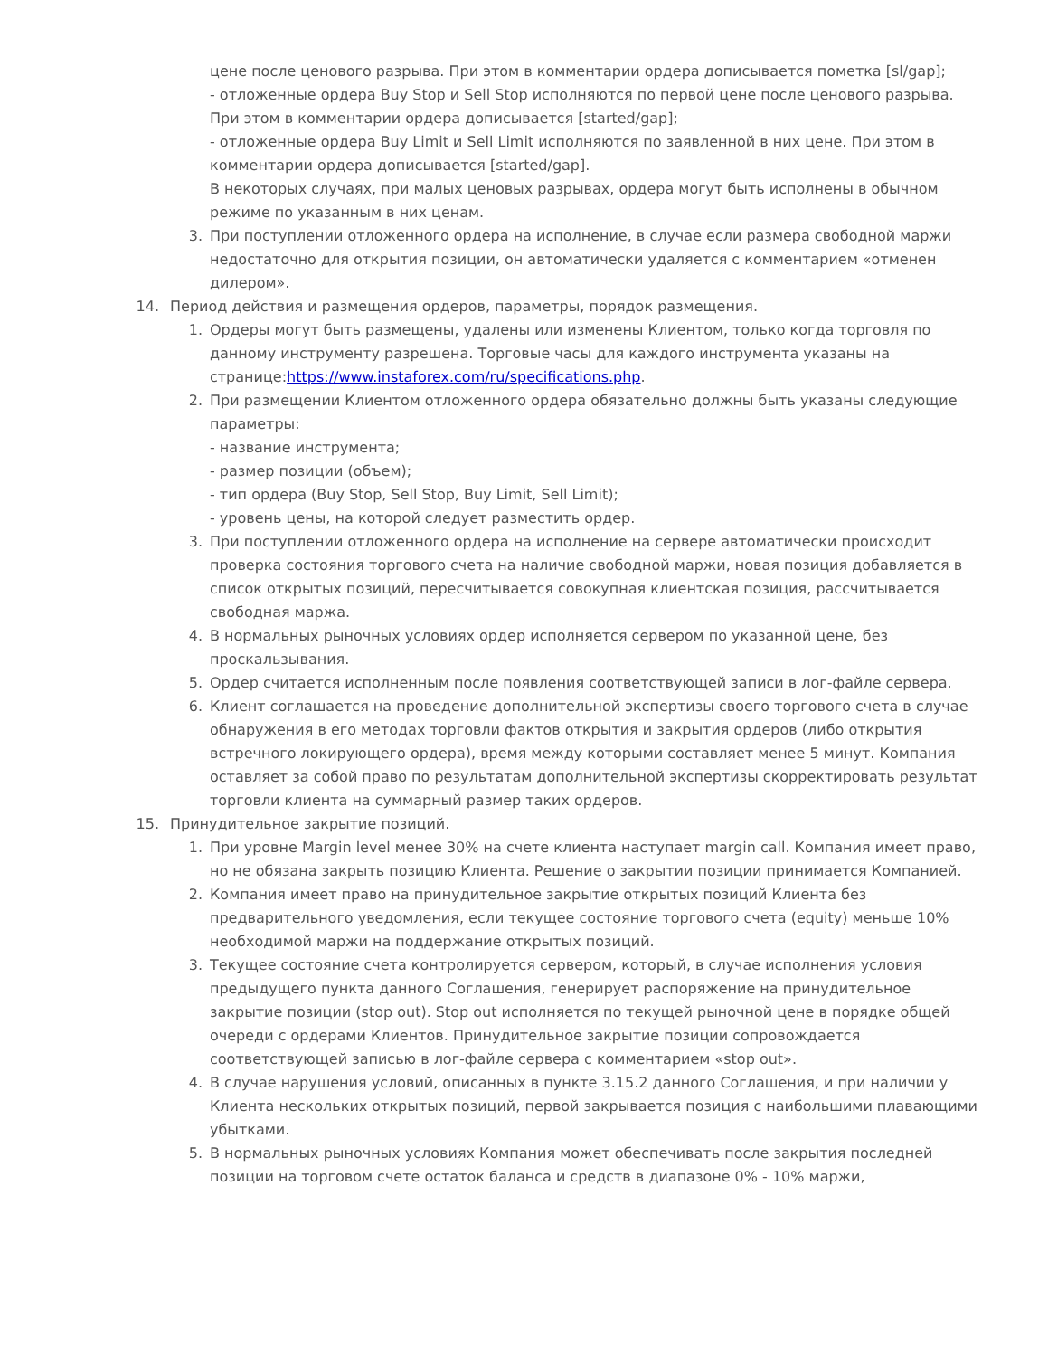цене после ценового разрыва. При этом в комментарии ордера дописывается пометка [sl/gap];
- отложенные ордера Buy Stop и Sell Stop исполняются по первой цене после ценового разрыва. При этом в комментарии ордера дописывается [started/gap];
- отложенные ордера Buy Limit и Sell Limit исполняются по заявленной в них цене. При этом в комментарии ордера дописывается [started/gap].
В некоторых случаях, при малых ценовых разрывах, ордера могут быть исполнены в обычном режиме по указанным в них ценам.
3. При поступлении отложенного ордера на исполнение, в случае если размера свободной маржи недостаточно для открытия позиции, он автоматически удаляется с комментарием «отменен дилером».
14. Период действия и размещения ордеров, параметры, порядок размещения.
1. Ордеры могут быть размещены, удалены или изменены Клиентом, только когда торговля по данному инструменту разрешена. Торговые часы для каждого инструмента указаны на странице:https://www.instaforex.com/ru/specifications.php.
2. При размещении Клиентом отложенного ордера обязательно должны быть указаны следующие параметры:
- название инструмента;
- размер позиции (объем);
- тип ордера (Buy Stop, Sell Stop, Buy Limit, Sell Limit);
- уровень цены, на которой следует разместить ордер.
3. При поступлении отложенного ордера на исполнение на сервере автоматически происходит проверка состояния торгового счета на наличие свободной маржи, новая позиция добавляется в список открытых позиций, пересчитывается совокупная клиентская позиция, рассчитывается свободная маржа.
4. В нормальных рыночных условиях ордер исполняется сервером по указанной цене, без проскальзывания.
5. Ордер считается исполненным после появления соответствующей записи в лог-файле сервера.
6. Клиент соглашается на проведение дополнительной экспертизы своего торгового счета в случае обнаружения в его методах торговли фактов открытия и закрытия ордеров (либо открытия встречного локирующего ордера), время между которыми составляет менее 5 минут. Компания оставляет за собой право по результатам дополнительной экспертизы скорректировать результат торговли клиента на суммарный размер таких ордеров.
15. Принудительное закрытие позиций.
1. При уровне Margin level менее 30% на счете клиента наступает margin call. Компания имеет право, но не обязана закрыть позицию Клиента. Решение о закрытии позиции принимается Компанией.
2. Компания имеет право на принудительное закрытие открытых позиций Клиента без предварительного уведомления, если текущее состояние торгового счета (equity) меньше 10% необходимой маржи на поддержание открытых позиций.
3. Текущее состояние счета контролируется сервером, который, в случае исполнения условия предыдущего пункта данного Соглашения, генерирует распоряжение на принудительное закрытие позиции (stop out). Stop out исполняется по текущей рыночной цене в порядке общей очереди с ордерами Клиентов. Принудительное закрытие позиции сопровождается соответствующей записью в лог-файле сервера с комментарием «stop out».
4. В случае нарушения условий, описанных в пункте 3.15.2 данного Соглашения, и при наличии у Клиента нескольких открытых позиций, первой закрывается позиция с наибольшими плавающими убытками.
5. В нормальных рыночных условиях Компания может обеспечивать после закрытия последней позиции на торговом счете остаток баланса и средств в диапазоне 0% - 10% маржи,